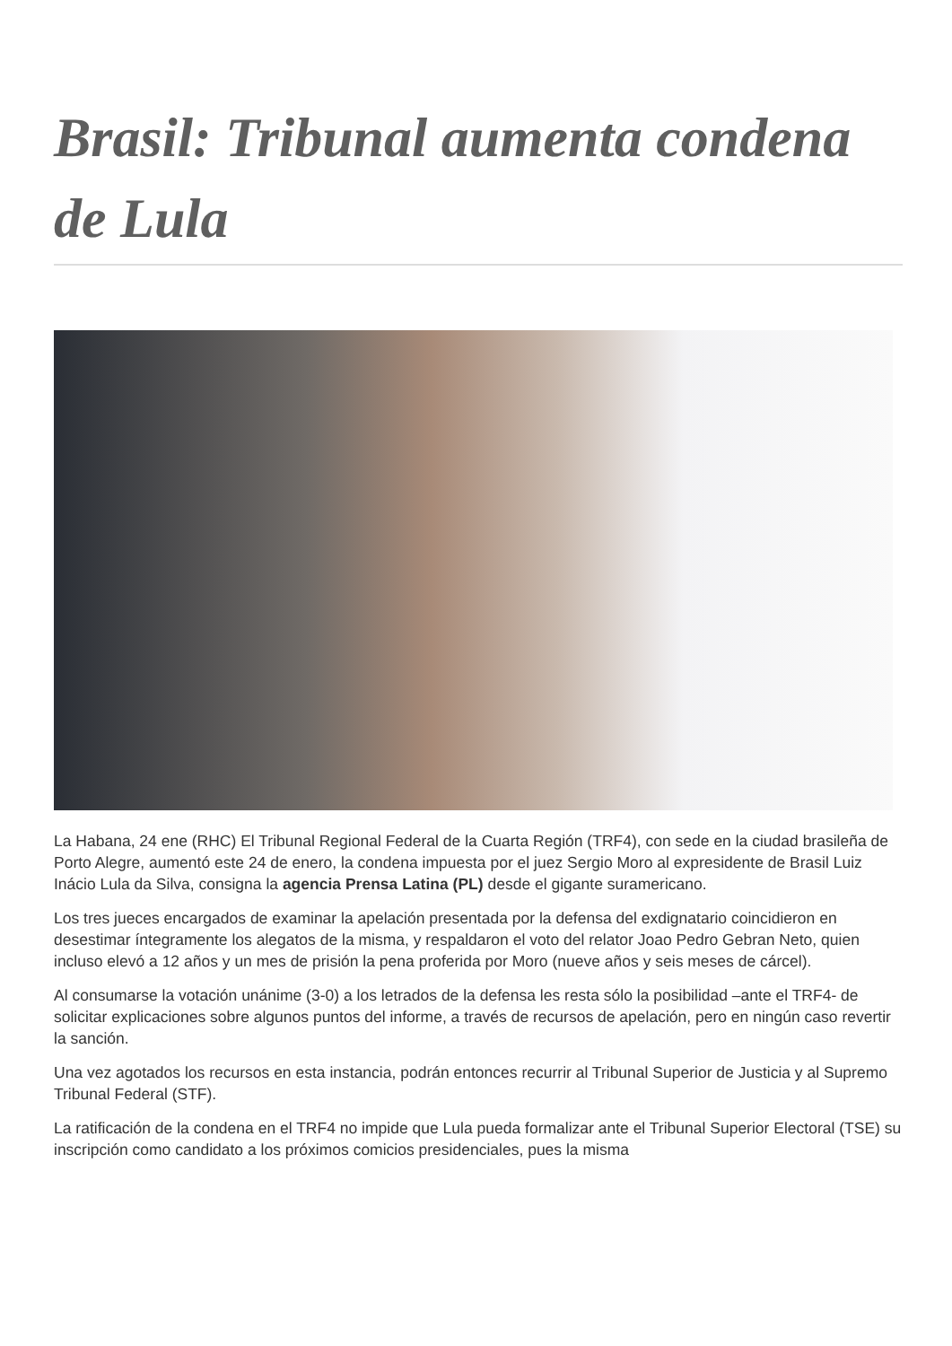Brasil: Tribunal aumenta condena de Lula
La Habana, 24 ene (RHC) El Tribunal Regional Federal de la Cuarta Región (TRF4), con sede en la ciudad brasileña de Porto Alegre, aumentó este 24 de enero, la condena impuesta por el juez Sergio Moro al expresidente de Brasil Luiz Inácio Lula da Silva, consigna la agencia Prensa Latina (PL) desde el gigante suramericano.
Los tres jueces encargados de examinar la apelación presentada por la defensa del exdignatario coincidieron en desestimar íntegramente los alegatos de la misma, y respaldaron el voto del relator Joao Pedro Gebran Neto, quien incluso elevó a 12 años y un mes de prisión la pena proferida por Moro (nueve años y seis meses de cárcel).
Al consumarse la votación unánime (3-0) a los letrados de la defensa les resta sólo la posibilidad –ante el TRF4- de solicitar explicaciones sobre algunos puntos del informe, a través de recursos de apelación, pero en ningún caso revertir la sanción.
Una vez agotados los recursos en esta instancia, podrán entonces recurrir al Tribunal Superior de Justicia y al Supremo Tribunal Federal (STF).
La ratificación de la condena en el TRF4 no impide que Lula pueda formalizar ante el Tribunal Superior Electoral (TSE) su inscripción como candidato a los próximos comicios presidenciales, pues la misma